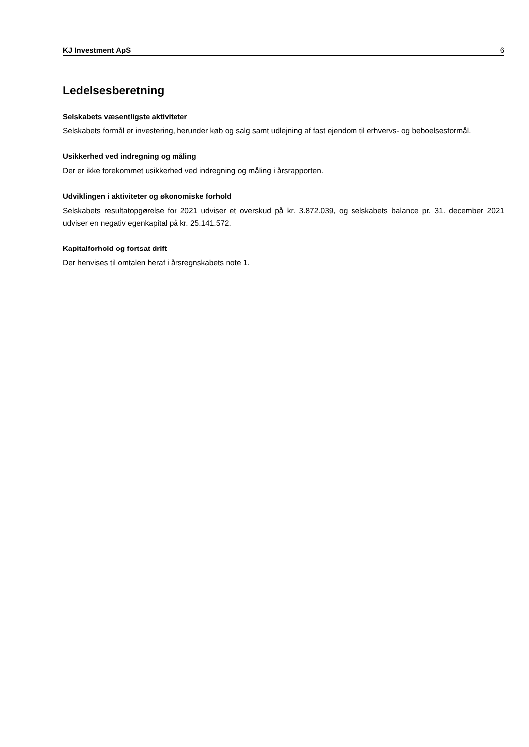KJ Investment ApS 6
Ledelsesberetning
Selskabets væsentligste aktiviteter
Selskabets formål er investering, herunder køb og salg samt udlejning af fast ejendom til erhvervs- og beboelsesformål.
Usikkerhed ved indregning og måling
Der er ikke forekommet usikkerhed ved indregning og måling i årsrapporten.
Udviklingen i aktiviteter og økonomiske forhold
Selskabets resultatopgørelse for 2021 udviser et overskud på kr. 3.872.039, og selskabets balance pr. 31. december 2021 udviser en negativ egenkapital på kr. 25.141.572.
Kapitalforhold og fortsat drift
Der henvises til omtalen heraf i årsregnskabets note 1.